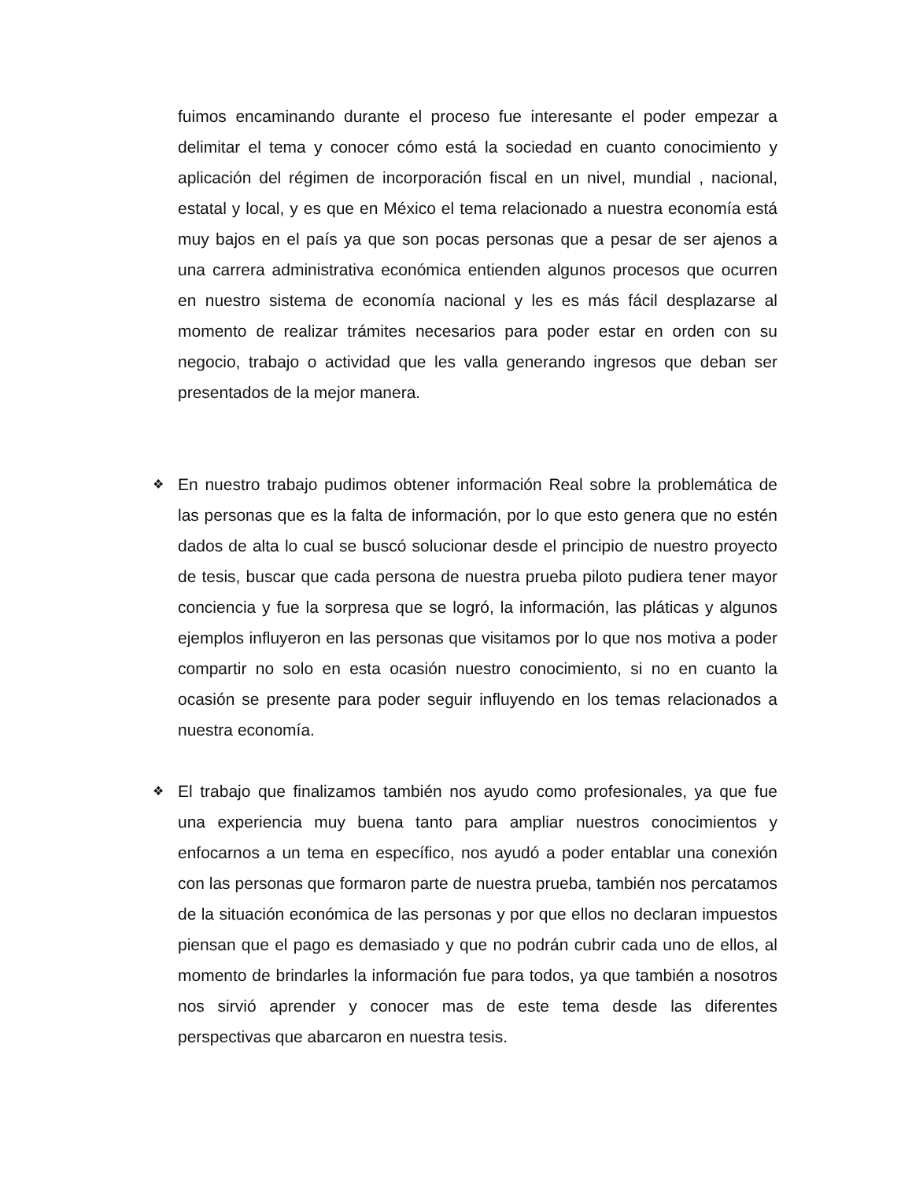fuimos encaminando durante el proceso fue interesante el poder empezar a delimitar el tema y conocer cómo está la sociedad en cuanto conocimiento y aplicación del régimen de incorporación fiscal en un nivel, mundial , nacional, estatal y local, y es que en México el tema relacionado a nuestra economía está muy bajos en el país ya que son pocas personas que a pesar de ser ajenos a una carrera administrativa económica entienden algunos procesos que ocurren en nuestro sistema de economía nacional y les es más fácil desplazarse al momento de realizar trámites necesarios para poder estar en orden con su negocio, trabajo o actividad que les valla generando ingresos que deban ser presentados de la mejor manera.
❖
En nuestro trabajo pudimos obtener información Real sobre la problemática de las personas que es la falta de información, por lo que esto genera que no estén dados de alta lo cual se buscó solucionar desde el principio de nuestro proyecto de tesis, buscar que cada persona de nuestra prueba piloto pudiera tener mayor conciencia y fue la sorpresa que se logró, la información, las pláticas y algunos ejemplos influyeron en las personas que visitamos por lo que nos motiva a poder compartir no solo en esta ocasión nuestro conocimiento, si no en cuanto la ocasión se presente para poder seguir influyendo en los temas relacionados a nuestra economía.
❖
El trabajo que finalizamos también nos ayudo como profesionales, ya que fue una experiencia muy buena tanto para ampliar nuestros conocimientos y enfocarnos a un tema en específico, nos ayudó a poder entablar una conexión con las personas que formaron parte de nuestra prueba, también nos percatamos de la situación económica de las personas y por que ellos no declaran impuestos piensan que el pago es demasiado y que no podrán cubrir cada uno de ellos, al momento de brindarles la información fue para todos, ya que también a nosotros nos sirvió aprender y conocer mas de este tema desde las diferentes perspectivas que abarcaron en nuestra tesis.